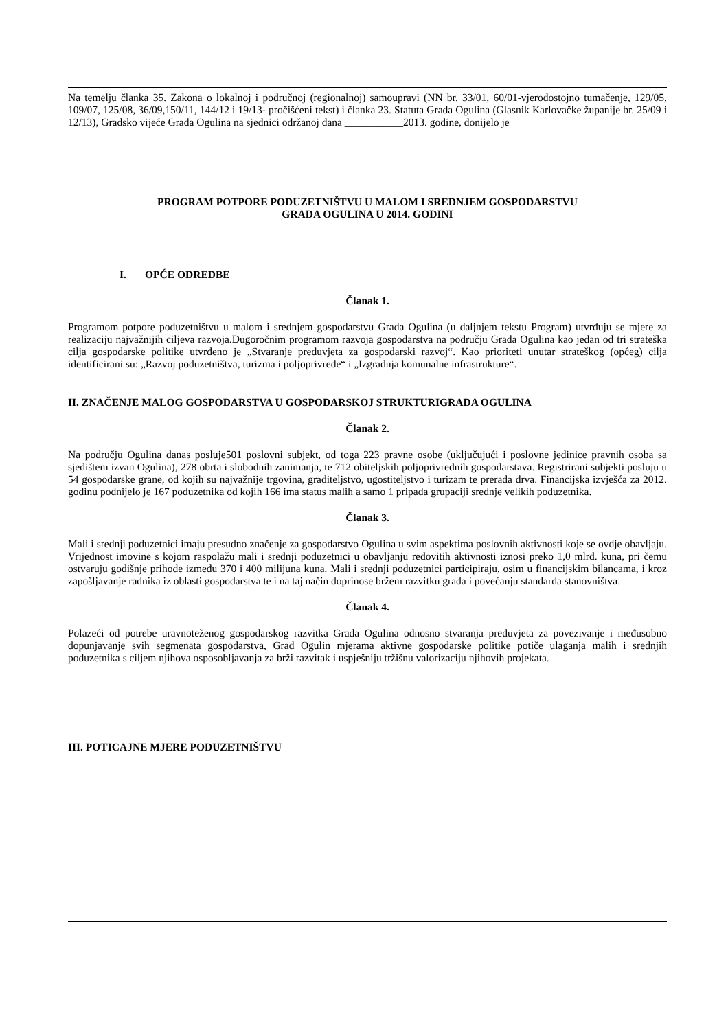Na temelju članka 35. Zakona o lokalnoj i područnoj (regionalnoj) samoupravi (NN br. 33/01, 60/01-vjerodostojno tumačenje, 129/05, 109/07, 125/08, 36/09,150/11, 144/12 i 19/13- pročišćeni tekst) i članka 23. Statuta Grada Ogulina (Glasnik Karlovačke županije br. 25/09 i 12/13), Gradsko vijeće Grada Ogulina na sjednici održanoj dana ___________2013. godine, donijelo je
PROGRAM POTPORE PODUZETNIŠTVU U MALOM I SREDNJEM GOSPODARSTVU
GRADA OGULINA U 2014. GODINI
I. OPĆE ODREDBE
Članak 1.
Programom potpore poduzetništvu u malom i srednjem gospodarstvu Grada Ogulina (u daljnjem tekstu Program) utvrđuju se mjere za realizaciju najvažnijih ciljeva razvoja.Dugoročnim programom razvoja gospodarstva na području Grada Ogulina kao jedan od tri strateška cilja gospodarske politike utvrđeno je „Stvaranje preduvjeta za gospodarski razvoj“. Kao prioriteti unutar strateškog (općeg) cilja identificirani su: „Razvoj poduzetništva, turizma i poljoprivrede“ i „Izgradnja komunalne infrastrukture“.
II. ZNAČENJE MALOG GOSPODARSTVA U GOSPODARSKOJ STRUKTURIGRADA OGULINA
Članak 2.
Na području Ogulina danas posluje501 poslovni subjekt, od toga 223 pravne osobe (uključujući i poslovne jedinice pravnih osoba sa sjedištem izvan Ogulina), 278 obrta i slobodnih zanimanja, te 712 obiteljskih poljoprivrednih gospodarstava. Registrirani subjekti posluju u 54 gospodarske grane, od kojih su najvažnije trgovina, graditeljstvo, ugostiteljstvo i turizam te prerada drva. Financijska izvješća za 2012. godinu podnijelo je 167 poduzetnika od kojih 166 ima status malih a samo 1 pripada grupaciji srednje velikih poduzetnika.
Članak 3.
Mali i srednji poduzetnici imaju presudno značenje za gospodarstvo Ogulina u svim aspektima poslovnih aktivnosti koje se ovdje obavljaju. Vrijednost imovine s kojom raspolažu mali i srednji poduzetnici u obavljanju redovitih aktivnosti iznosi preko 1,0 mlrd. kuna, pri čemu ostvaruju godišnje prihode između 370 i 400 milijuna kuna. Mali i srednji poduzetnici participiraju, osim u financijskim bilancama, i kroz zapošljavanje radnika iz oblasti gospodarstva te i na taj način doprinose bržem razvitku grada i povećanju standarda stanovništva.
Članak 4.
Polazeći od potrebe uravnoteženog gospodarskog razvitka Grada Ogulina odnosno stvaranja preduvjeta za povezivanje i međusobno dopunjavanje svih segmenata gospodarstva, Grad Ogulin mjerama aktivne gospodarske politike potiče ulaganja malih i srednjih poduzetnika s ciljem njihova osposobljavanja za brži razvitak i uspješniju tržišnu valorizaciju njihovih projekata.
III. POTICAJNE MJERE PODUZETNIŠTVU